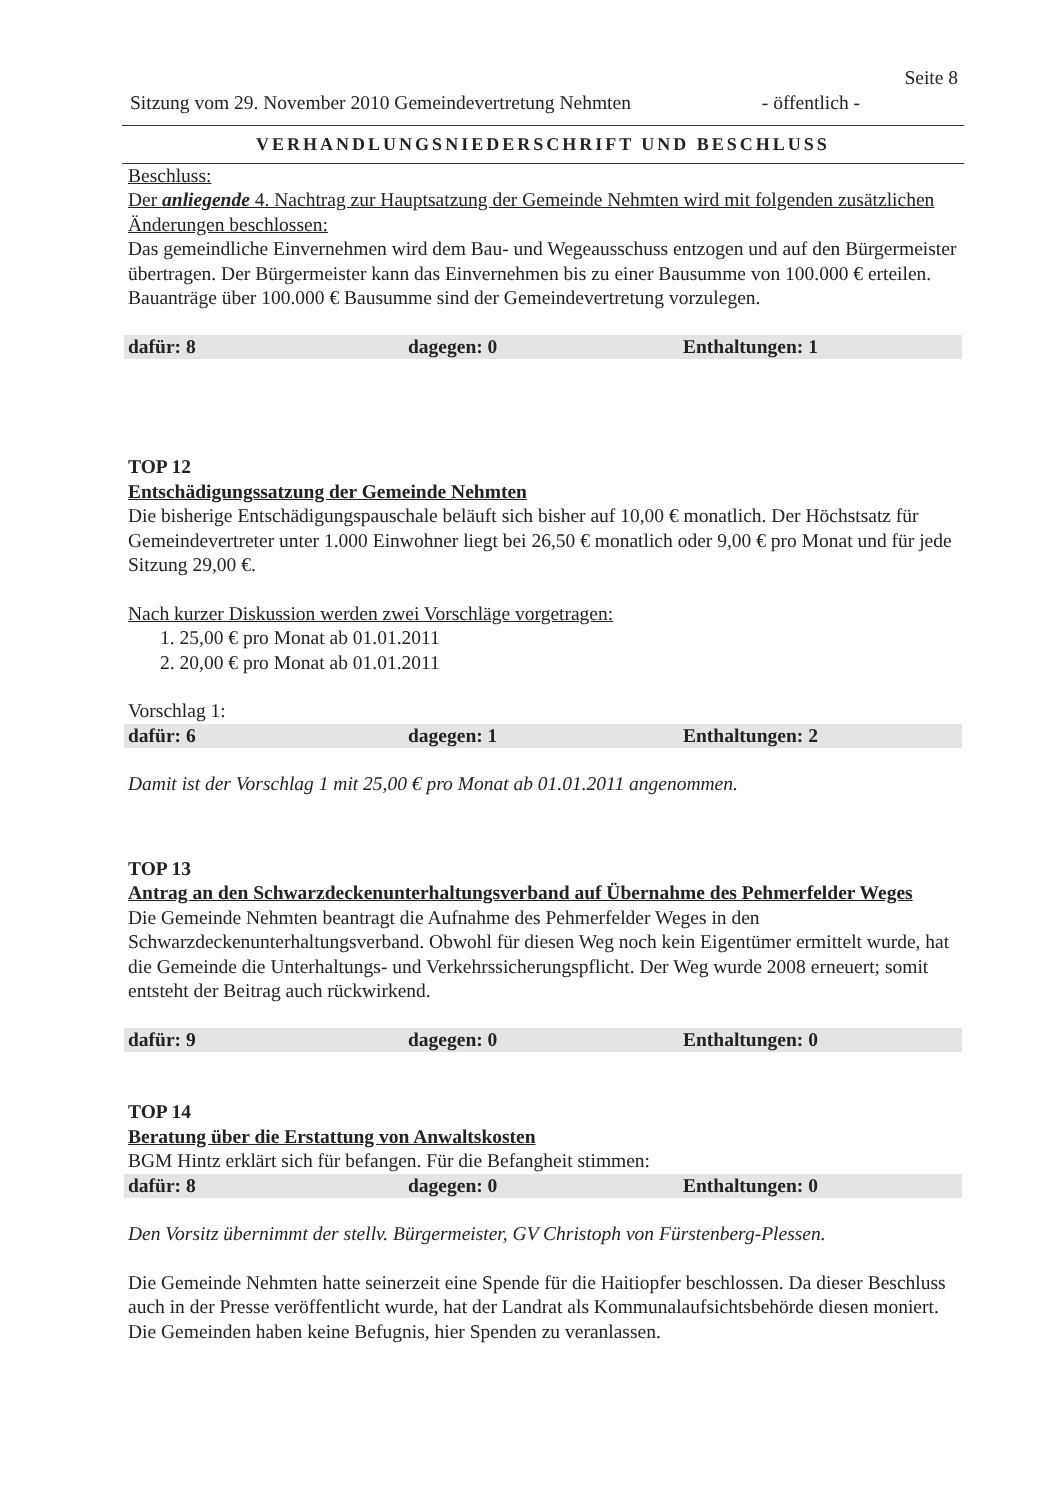Seite 8
Sitzung vom 29. November 2010 Gemeindevertretung Nehmten - öffentlich -
VERHANDLUNGSNIEDERSCHRIFT UND BESCHLUSS
Beschluss:
Der anliegende 4. Nachtrag zur Hauptsatzung der Gemeinde Nehmten wird mit folgenden zusätzlichen Änderungen beschlossen:
Das gemeindliche Einvernehmen wird dem Bau- und Wegeausschuss entzogen und auf den Bürgermeister übertragen. Der Bürgermeister kann das Einvernehmen bis zu einer Bausumme von 100.000 € erteilen. Bauanträge über 100.000 € Bausumme sind der Gemeindevertretung vorzulegen.
dafür: 8 dagegen: 0 Enthaltungen: 1
TOP 12
Entschädigungssatzung der Gemeinde Nehmten
Die bisherige Entschädigungspauschale beläuft sich bisher auf 10,00 € monatlich. Der Höchstsatz für Gemeindevertreter unter 1.000 Einwohner liegt bei 26,50 € monatlich oder 9,00 € pro Monat und für jede Sitzung 29,00 €.
Nach kurzer Diskussion werden zwei Vorschläge vorgetragen:
1. 25,00 € pro Monat ab 01.01.2011
2. 20,00 € pro Monat ab 01.01.2011
Vorschlag 1:
dafür: 6 dagegen: 1 Enthaltungen: 2
Damit ist der Vorschlag 1 mit 25,00 € pro Monat ab 01.01.2011 angenommen.
TOP 13
Antrag an den Schwarzdeckenunterhaltungsverband auf Übernahme des Pehmerfelder Weges
Die Gemeinde Nehmten beantragt die Aufnahme des Pehmerfelder Weges in den Schwarzdeckenunterhaltungsverband. Obwohl für diesen Weg noch kein Eigentümer ermittelt wurde, hat die Gemeinde die Unterhaltungs- und Verkehrssicherungspflicht. Der Weg wurde 2008 erneuert; somit entsteht der Beitrag auch rückwirkend.
dafür: 9 dagegen: 0 Enthaltungen: 0
TOP 14
Beratung über die Erstattung von Anwaltskosten
BGM Hintz erklärt sich für befangen. Für die Befangheit stimmen:
dafür: 8 dagegen: 0 Enthaltungen: 0
Den Vorsitz übernimmt der stellv. Bürgermeister, GV Christoph von Fürstenberg-Plessen.
Die Gemeinde Nehmten hatte seinerzeit eine Spende für die Haitiopfer beschlossen. Da dieser Beschluss auch in der Presse veröffentlicht wurde, hat der Landrat als Kommunalaufsichtsbehörde diesen moniert. Die Gemeinden haben keine Befugnis, hier Spenden zu veranlassen.